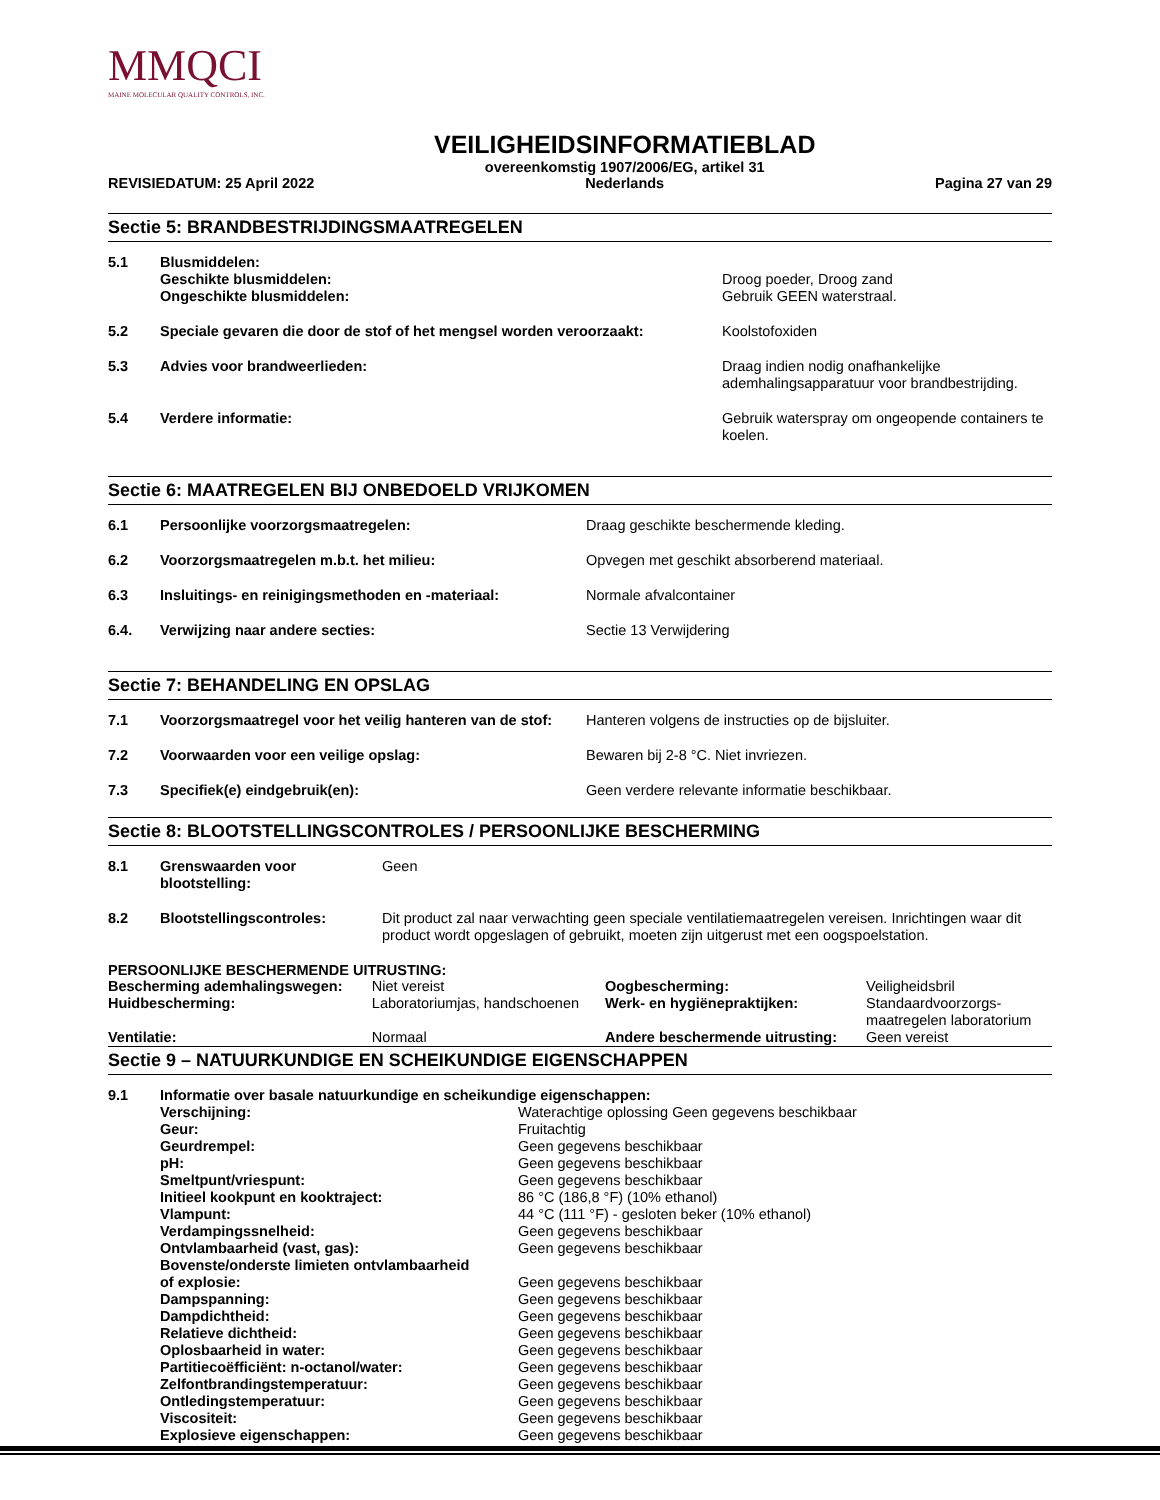MMQCI
MAINE MOLECULAR QUALITY CONTROLS, INC.
REVISIEDATUM: 25 April 2022
VEILIGHEIDSINFORMATIEBLAD
overeenkomstig 1907/2006/EG, artikel 31
Nederlands
Pagina 27 van 29
Sectie 5: BRANDBESTRIJDINGSMAATREGELEN
| 5.1 | Blusmiddelen: Geschikte blusmiddelen: Ongeschikte blusmiddelen: | Droog poeder, Droog zand Gebruik GEEN waterstraal. |
| 5.2 | Speciale gevaren die door de stof of het mengsel worden veroorzaakt: | Koolstofoxiden |
| 5.3 | Advies voor brandweerlieden: | Draag indien nodig onafhankelijke ademhalingsapparatuur voor brandbestrijding. |
| 5.4 | Verdere informatie: | Gebruik waterspray om ongeopende containers te koelen. |
Sectie 6: MAATREGELEN BIJ ONBEDOELD VRIJKOMEN
| 6.1 | Persoonlijke voorzorgsmaatregelen: | Draag geschikte beschermende kleding. |
| 6.2 | Voorzorgsmaatregelen m.b.t. het milieu: | Opvegen met geschikt absorberend materiaal. |
| 6.3 | Insluitings- en reinigingsmethoden en -materiaal: | Normale afvalcontainer |
| 6.4. | Verwijzing naar andere secties: | Sectie 13 Verwijdering |
Sectie 7: BEHANDELING EN OPSLAG
| 7.1 | Voorzorgsmaatregel voor het veilig hanteren van de stof: | Hanteren volgens de instructies op de bijsluiter. |
| 7.2 | Voorwaarden voor een veilige opslag: | Bewaren bij 2-8 °C. Niet invriezen. |
| 7.3 | Specifiek(e) eindgebruik(en): | Geen verdere relevante informatie beschikbaar. |
Sectie 8: BLOOTSTELLINGSCONTROLES / PERSOONLIJKE BESCHERMING
| 8.1 | Grenswaarden voor blootstelling: | Geen |
| 8.2 | Blootstellingscontroles: | Dit product zal naar verwachting geen speciale ventilatiemaatregelen vereisen. Inrichtingen waar dit product wordt opgeslagen of gebruikt, moeten zijn uitgerust met een oogspoelstation. |
PERSOONLIJKE BESCHERMENDE UITRUSTING:
| Bescherming ademhalingswegen: | Niet vereist | Oogbescherming: | Veiligheidsbril |
| Huidbescherming: | Laboratoriumjas, handschoenen | Werk- en hygiënepraktijken: | Standaardvoorzorgs- maatregelen laboratorium |
| Ventilatie: | Normaal | Andere beschermende uitrusting: | Geen vereist |
Sectie 9 – NATUURKUNDIGE EN SCHEIKUNDIGE EIGENSCHAPPEN
| 9.1 | Informatie over basale natuurkundige en scheikundige eigenschappen: | |
| | Verschijning: | Waterachtige oplossing Geen gegevens beschikbaar |
| | Geur: | Fruitachtig |
| | Geurdrempel: | Geen gegevens beschikbaar |
| | pH: | Geen gegevens beschikbaar |
| | Smeltpunt/vriespunt: | Geen gegevens beschikbaar |
| | Initieel kookpunt en kooktraject: | 86 °C (186,8 °F) (10% ethanol) |
| | Vlampunt: | 44 °C (111 °F) - gesloten beker (10% ethanol) |
| | Verdampingssnelheid: | Geen gegevens beschikbaar |
| | Ontvlambaarheid (vast, gas): | Geen gegevens beschikbaar |
| | Bovenste/onderste limieten ontvlambaarheid of explosie: | Geen gegevens beschikbaar |
| | Dampspanning: | Geen gegevens beschikbaar |
| | Dampdichtheid: | Geen gegevens beschikbaar |
| | Relatieve dichtheid: | Geen gegevens beschikbaar |
| | Oplosbaarheid in water: | Geen gegevens beschikbaar |
| | Partitiecoëfficiënt: n-octanol/water: | Geen gegevens beschikbaar |
| | Zelfontbrandingstemperatuur: | Geen gegevens beschikbaar |
| | Ontledingstemperatuur: | Geen gegevens beschikbaar |
| | Viscositeit: | Geen gegevens beschikbaar |
| | Explosieve eigenschappen: | Geen gegevens beschikbaar |